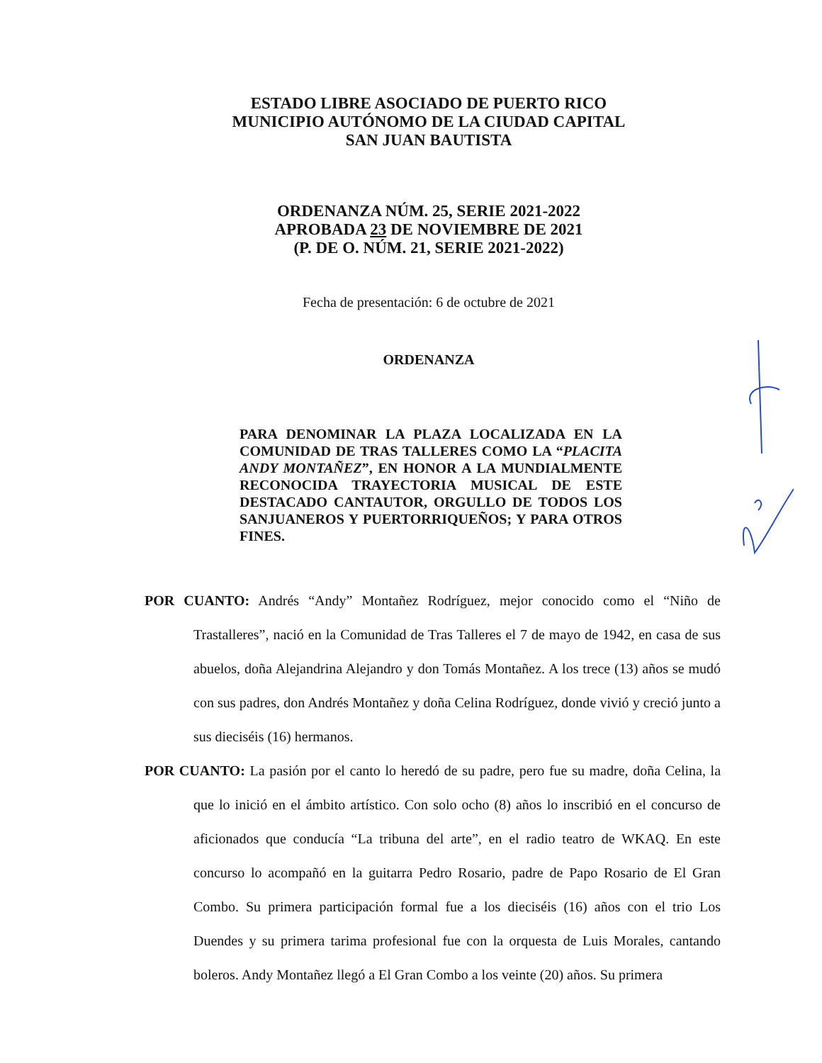ESTADO LIBRE ASOCIADO DE PUERTO RICO
MUNICIPIO AUTÓNOMO DE LA CIUDAD CAPITAL
SAN JUAN BAUTISTA
ORDENANZA NÚM. 25, SERIE 2021-2022
APROBADA 23 DE NOVIEMBRE DE 2021
(P. DE O. NÚM. 21, SERIE 2021-2022)
Fecha de presentación: 6 de octubre de 2021
ORDENANZA
PARA DENOMINAR LA PLAZA LOCALIZADA EN LA COMUNIDAD DE TRAS TALLERES COMO LA “PLACITA ANDY MONTAÑEZ”, EN HONOR A LA MUNDIALMENTE RECONOCIDA TRAYECTORIA MUSICAL DE ESTE DESTACADO CANTAUTOR, ORGULLO DE TODOS LOS SANJUANEROS Y PUERTORRIQUEÑOS; Y PARA OTROS FINES.
POR CUANTO: Andrés “Andy” Montañez Rodríguez, mejor conocido como el “Niño de Trastalleres”, nació en la Comunidad de Tras Talleres el 7 de mayo de 1942, en casa de sus abuelos, doña Alejandrina Alejandro y don Tomás Montañez. A los trece (13) años se mudó con sus padres, don Andrés Montañez y doña Celina Rodríguez, donde vivió y creció junto a sus dieciséis (16) hermanos.
POR CUANTO: La pasión por el canto lo heredó de su padre, pero fue su madre, doña Celina, la que lo inició en el ámbito artístico. Con solo ocho (8) años lo inscribió en el concurso de aficionados que conducía “La tribuna del arte”, en el radio teatro de WKAQ. En este concurso lo acompañó en la guitarra Pedro Rosario, padre de Papo Rosario de El Gran Combo. Su primera participación formal fue a los dieciséis (16) años con el trio Los Duendes y su primera tarima profesional fue con la orquesta de Luis Morales, cantando boleros. Andy Montañez llegó a El Gran Combo a los veinte (20) años. Su primera